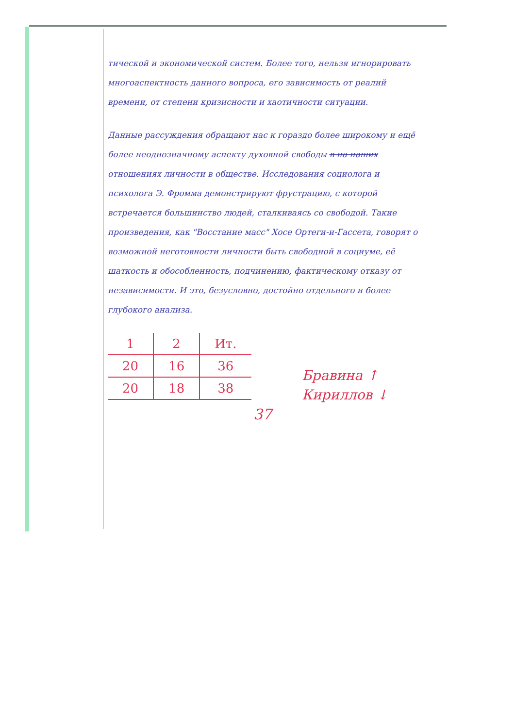тической и экономической систем. Более того, нельзя игнорировать многоаспектность данного вопроса, его зависимость от реалий времени, от степени кризисности и хаотичности ситуации.
Данные рассуждения обращают нас к гораздо более широкому и ещё более неоднозначному аспекту духовной свободы в на наших отношениях личности в обществе. Исследования социолога и психолога Э. Фромма демонстрируют фрустрацию, с которой встречается большинство людей, сталкиваясь со свободой. Такие произведения, как "Восстание масс" Хосе Ортеги-и-Гассета, говорят о возможной неготовности личности быть свободной в социуме, её шаткость и обособленность, подчинению, фактическому отказу от независимости. И это, безусловно, достойно отдельного и более глубокого анализа.
| 1 | 2 | Ит. |
| 20 | 16 | 36 |
| 20 | 18 | 38 |
Бравина ↑
Кириллов ↓
37